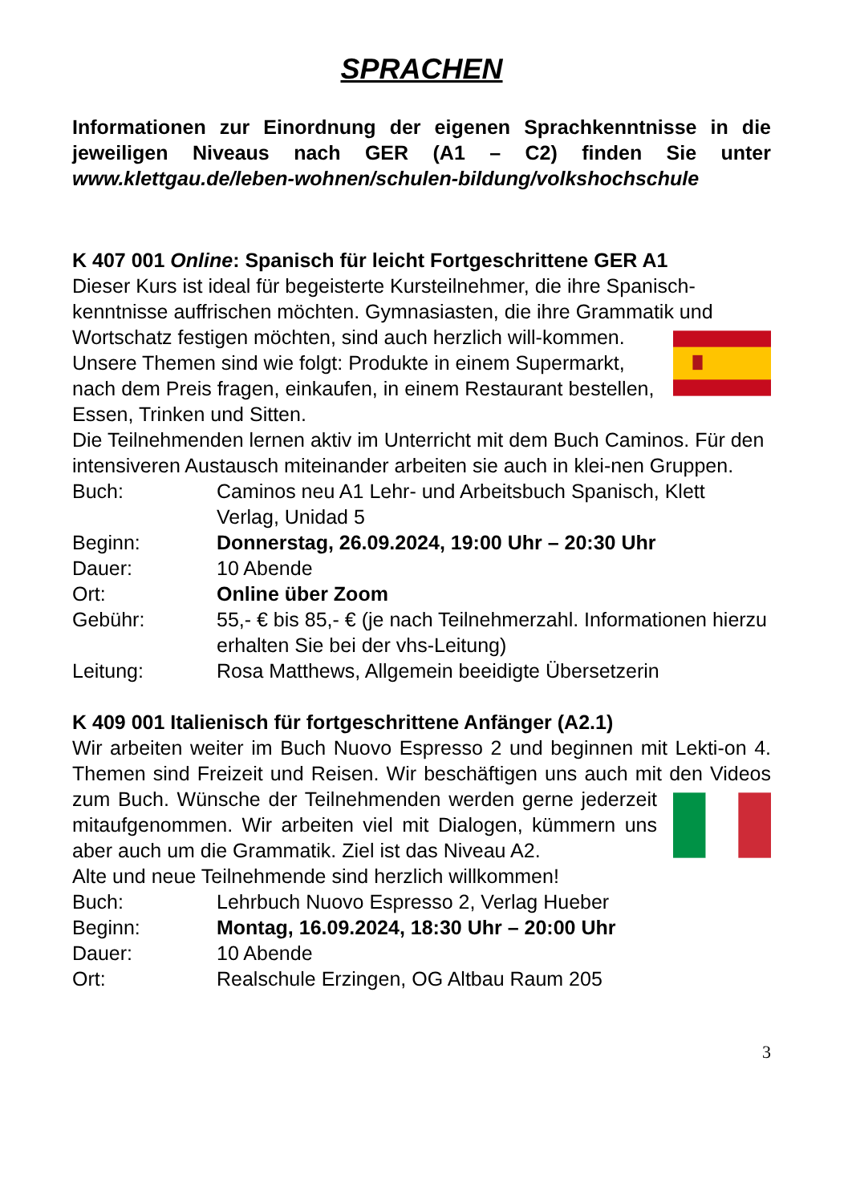SPRACHEN
Informationen zur Einordnung der eigenen Sprachkenntnisse in die jeweiligen Niveaus nach GER (A1 – C2) finden Sie unter www.klettgau.de/leben-wohnen/schulen-bildung/volkshochschule
K 407 001 Online: Spanisch für leicht Fortgeschrittene GER A1
Dieser Kurs ist ideal für begeisterte Kursteilnehmer, die ihre Spanisch-kenntnisse auffrischen möchten. Gymnasiasten, die ihre Grammatik und Wortschatz festigen möchten, sind auch herzlich will-kommen. Unsere Themen sind wie folgt: Produkte in einem Supermarkt, nach dem Preis fragen, einkaufen, in einem Restaurant bestellen, Essen, Trinken und Sitten.
Die Teilnehmenden lernen aktiv im Unterricht mit dem Buch Caminos. Für den intensiveren Austausch miteinander arbeiten sie auch in klei-nen Gruppen.
| Buch: | Caminos neu A1 Lehr- und Arbeitsbuch Spanisch, Klett Verlag, Unidad 5 |
| Beginn: | Donnerstag, 26.09.2024, 19:00 Uhr – 20:30 Uhr |
| Dauer: | 10 Abende |
| Ort: | Online über Zoom |
| Gebühr: | 55,- € bis 85,- € (je nach Teilnehmerzahl. Informationen hierzu erhalten Sie bei der vhs-Leitung) |
| Leitung: | Rosa Matthews, Allgemein beeidigte Übersetzerin |
K 409 001 Italienisch für fortgeschrittene Anfänger (A2.1)
Wir arbeiten weiter im Buch Nuovo Espresso 2 und beginnen mit Lekti-on 4. Themen sind Freizeit und Reisen. Wir beschäftigen uns auch mit den Videos zum Buch. Wünsche der Teilnehmenden werden gerne jederzeit mitaufgenommen. Wir arbeiten viel mit Dialogen, kümmern uns aber auch um die Grammatik. Ziel ist das Niveau A2.
Alte und neue Teilnehmende sind herzlich willkommen!
| Buch: | Lehrbuch Nuovo Espresso 2, Verlag Hueber |
| Beginn: | Montag, 16.09.2024, 18:30 Uhr – 20:00 Uhr |
| Dauer: | 10 Abende |
| Ort: | Realschule Erzingen, OG Altbau Raum 205 |
3